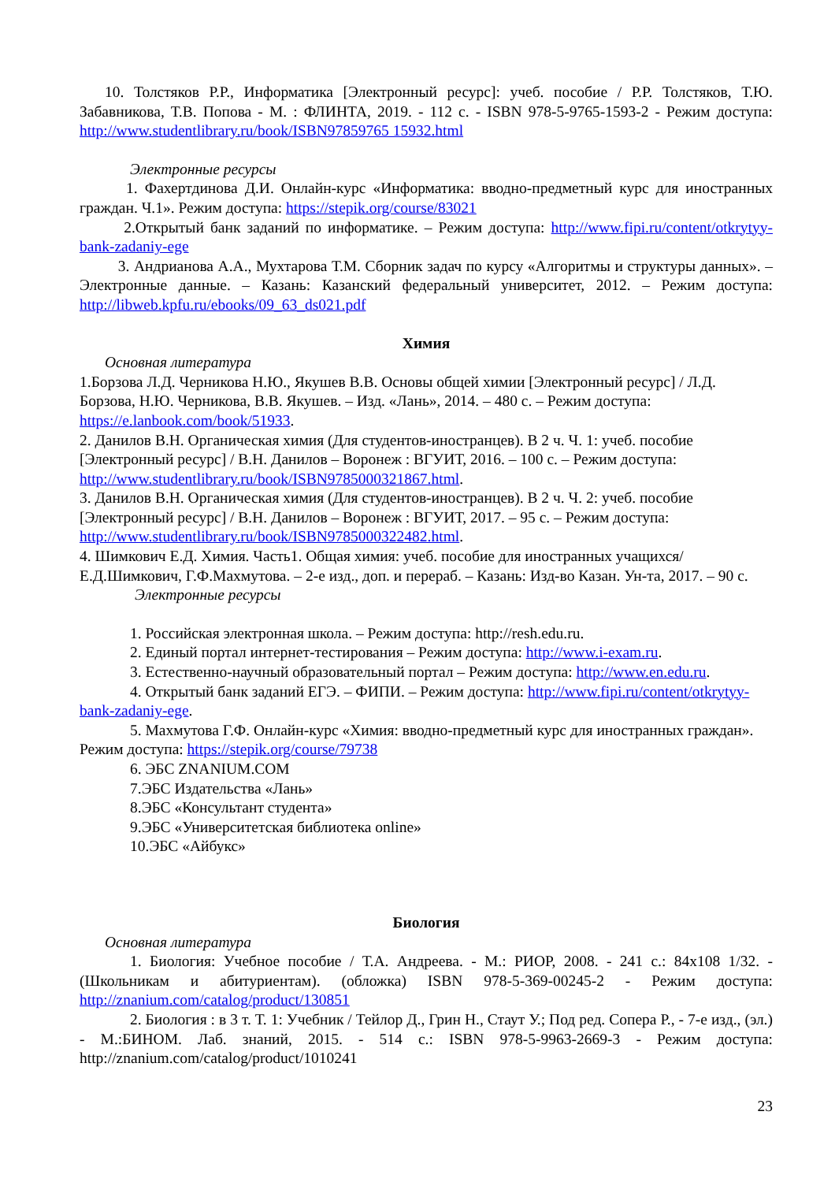10. Толстяков Р.Р., Информатика [Электронный ресурс]: учеб. пособие / Р.Р. Толстяков, Т.Ю. Забавникова, Т.В. Попова - М. : ФЛИНТА, 2019. - 112 с. - ISBN 978-5-9765-1593-2 - Режим доступа: http://www.studentlibrary.ru/book/ISBN97859765 15932.html
Электронные ресурсы
1. Фахертдинова Д.И. Онлайн-курс «Информатика: вводно-предметный курс для иностранных граждан. Ч.1». Режим доступа: https://stepik.org/course/83021
2.Открытый банк заданий по информатике. – Режим доступа: http://www.fipi.ru/content/otkrytyy-bank-zadaniy-ege
3. Андрианова А.А., Мухтарова Т.М. Сборник задач по курсу «Алгоритмы и структуры данных». – Электронные данные. – Казань: Казанский федеральный университет, 2012. – Режим доступа: http://libweb.kpfu.ru/ebooks/09_63_ds021.pdf
Химия
Основная литература
1.Борзова Л.Д. Черникова Н.Ю., Якушев В.В. Основы общей химии [Электронный ресурс] / Л.Д. Борзова, Н.Ю. Черникова, В.В. Якушев. – Изд. «Лань», 2014. – 480 с. – Режим доступа: https://e.lanbook.com/book/51933.
2. Данилов В.Н. Органическая химия (Для студентов-иностранцев). В 2 ч. Ч. 1: учеб. пособие [Электронный ресурс] / В.Н. Данилов – Воронеж : ВГУИТ, 2016. – 100 с. – Режим доступа: http://www.studentlibrary.ru/book/ISBN9785000321867.html.
3. Данилов В.Н. Органическая химия (Для студентов-иностранцев). В 2 ч. Ч. 2: учеб. пособие [Электронный ресурс] / В.Н. Данилов – Воронеж : ВГУИТ, 2017. – 95 с. – Режим доступа: http://www.studentlibrary.ru/book/ISBN9785000322482.html.
4. Шимкович Е.Д. Химия. Часть1. Общая химия: учеб. пособие для иностранных учащихся/ Е.Д.Шимкович, Г.Ф.Махмутова. – 2-е изд., доп. и перераб. – Казань: Изд-во Казан. Ун-та, 2017. – 90 с.
Электронные ресурсы
1. Российская электронная школа. – Режим доступа: http://resh.edu.ru.
2. Единый портал интернет-тестирования – Режим доступа: http://www.i-exam.ru.
3. Естественно-научный образовательный портал – Режим доступа: http://www.en.edu.ru.
4. Открытый банк заданий ЕГЭ. – ФИПИ. – Режим доступа: http://www.fipi.ru/content/otkrytyy-bank-zadaniy-ege.
5. Махмутова Г.Ф. Онлайн-курс «Химия: вводно-предметный курс для иностранных граждан». Режим доступа: https://stepik.org/course/79738
6. ЭБС ZNANIUM.COM
7.ЭБС Издательства «Лань»
8.ЭБС «Консультант студента»
9.ЭБС «Университетская библиотека online»
10.ЭБС «Айбукс»
Биология
Основная литература
1. Биология: Учебное пособие / Т.А. Андреева. - М.: РИОР, 2008. - 241 с.: 84x108 1/32. - (Школьникам и абитуриентам). (обложка) ISBN 978-5-369-00245-2 - Режим доступа: http://znanium.com/catalog/product/130851
2. Биология : в 3 т. Т. 1: Учебник / Тейлор Д., Грин Н., Стаут У.; Под ред. Сопера Р., - 7-е изд., (эл.) - М.:БИНОМ. Лаб. знаний, 2015. - 514 с.: ISBN 978-5-9963-2669-3 - Режим доступа: http://znanium.com/catalog/product/1010241
23